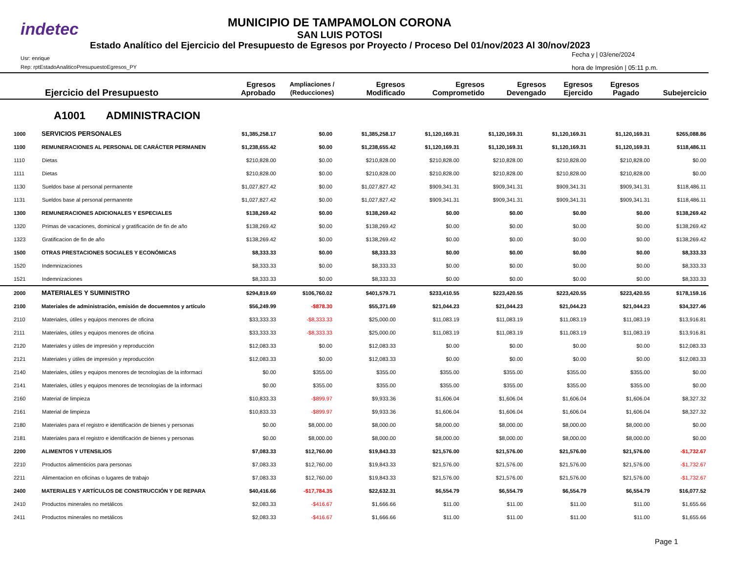indetec
MUNICIPIO DE TAMPAMOLON CORONA
SAN LUIS POTOSI
Estado Analítico del Ejercicio del Presupuesto de Egresos por Proyecto / Proceso Del 01/nov/2023 Al 30/nov/2023
Usr: enrique
Rep: rptEstadoAnaliticoPresupuestoEgresos_PY
Fecha y | 03/ene/2024
hora de Impresión | 05:11 p.m.
| | Ejercicio del Presupuesto | Egresos Aprobado | Ampliaciones / (Reducciones) | Egresos Modificado | Egresos Comprometido | Egresos Devengado | Egresos Ejercido | Egresos Pagado | Subejercicio |
| --- | --- | --- | --- | --- | --- | --- | --- | --- | --- |
A1001 ADMINISTRACION
| 1000 | SERVICIOS PERSONALES | $1,385,258.17 | $0.00 | $1,385,258.17 | $1,120,169.31 | $1,120,169.31 | $1,120,169.31 | $1,120,169.31 | $265,088.86 |
| 1100 | REMUNERACIONES AL PERSONAL DE CARÁCTER PERMANEN | $1,238,655.42 | $0.00 | $1,238,655.42 | $1,120,169.31 | $1,120,169.31 | $1,120,169.31 | $1,120,169.31 | $118,486.11 |
| 1110 | Dietas | $210,828.00 | $0.00 | $210,828.00 | $210,828.00 | $210,828.00 | $210,828.00 | $210,828.00 | $0.00 |
| 1111 | Dietas | $210,828.00 | $0.00 | $210,828.00 | $210,828.00 | $210,828.00 | $210,828.00 | $210,828.00 | $0.00 |
| 1130 | Sueldos base al personal permanente | $1,027,827.42 | $0.00 | $1,027,827.42 | $909,341.31 | $909,341.31 | $909,341.31 | $909,341.31 | $118,486.11 |
| 1131 | Sueldos base al personal permanente | $1,027,827.42 | $0.00 | $1,027,827.42 | $909,341.31 | $909,341.31 | $909,341.31 | $909,341.31 | $118,486.11 |
| 1300 | REMUNERACIONES ADICIONALES Y ESPECIALES | $138,269.42 | $0.00 | $138,269.42 | $0.00 | $0.00 | $0.00 | $0.00 | $138,269.42 |
| 1320 | Primas de vacaciones, dominical y gratificación de fin de año | $138,269.42 | $0.00 | $138,269.42 | $0.00 | $0.00 | $0.00 | $0.00 | $138,269.42 |
| 1323 | Gratificacion de fin de año | $138,269.42 | $0.00 | $138,269.42 | $0.00 | $0.00 | $0.00 | $0.00 | $138,269.42 |
| 1500 | OTRAS PRESTACIONES SOCIALES Y ECONÓMICAS | $8,333.33 | $0.00 | $8,333.33 | $0.00 | $0.00 | $0.00 | $0.00 | $8,333.33 |
| 1520 | Indemnizaciones | $8,333.33 | $0.00 | $8,333.33 | $0.00 | $0.00 | $0.00 | $0.00 | $8,333.33 |
| 1521 | Indemnizaciones | $8,333.33 | $0.00 | $8,333.33 | $0.00 | $0.00 | $0.00 | $0.00 | $8,333.33 |
| 2000 | MATERIALES Y SUMINISTRO | $294,819.69 | $106,760.02 | $401,579.71 | $233,410.55 | $223,420.55 | $223,420.55 | $223,420.55 | $178,159.16 |
| 2100 | Materiales de administración, emisión de docuemntos y artículo | $56,249.99 | -$878.30 | $55,371.69 | $21,044.23 | $21,044.23 | $21,044.23 | $21,044.23 | $34,327.46 |
| 2110 | Materiales, útiles y equipos menores de oficina | $33,333.33 | -$8,333.33 | $25,000.00 | $11,083.19 | $11,083.19 | $11,083.19 | $11,083.19 | $13,916.81 |
| 2111 | Materiales, útiles y equipos menores de oficina | $33,333.33 | -$8,333.33 | $25,000.00 | $11,083.19 | $11,083.19 | $11,083.19 | $11,083.19 | $13,916.81 |
| 2120 | Materiales y útiles de impresión y reproducción | $12,083.33 | $0.00 | $12,083.33 | $0.00 | $0.00 | $0.00 | $0.00 | $12,083.33 |
| 2121 | Materiales y útiles de impresión y reproducción | $12,083.33 | $0.00 | $12,083.33 | $0.00 | $0.00 | $0.00 | $0.00 | $12,083.33 |
| 2140 | Materiales, útiles y equipos menores de tecnologías de la informaci | $0.00 | $355.00 | $355.00 | $355.00 | $355.00 | $355.00 | $355.00 | $0.00 |
| 2141 | Materiales, útiles y equipos menores de tecnologías de la informaci | $0.00 | $355.00 | $355.00 | $355.00 | $355.00 | $355.00 | $355.00 | $0.00 |
| 2160 | Material de limpieza | $10,833.33 | -$899.97 | $9,933.36 | $1,606.04 | $1,606.04 | $1,606.04 | $1,606.04 | $8,327.32 |
| 2161 | Material de limpieza | $10,833.33 | -$899.97 | $9,933.36 | $1,606.04 | $1,606.04 | $1,606.04 | $1,606.04 | $8,327.32 |
| 2180 | Materiales para el registro e identificación de bienes y personas | $0.00 | $8,000.00 | $8,000.00 | $8,000.00 | $8,000.00 | $8,000.00 | $8,000.00 | $0.00 |
| 2181 | Materiales para el registro e identificación de bienes y personas | $0.00 | $8,000.00 | $8,000.00 | $8,000.00 | $8,000.00 | $8,000.00 | $8,000.00 | $0.00 |
| 2200 | ALIMENTOS Y UTENSILIOS | $7,083.33 | $12,760.00 | $19,843.33 | $21,576.00 | $21,576.00 | $21,576.00 | $21,576.00 | -$1,732.67 |
| 2210 | Productos alimenticios para personas | $7,083.33 | $12,760.00 | $19,843.33 | $21,576.00 | $21,576.00 | $21,576.00 | $21,576.00 | -$1,732.67 |
| 2211 | Alimentacion en oficinas o lugares de trabajo | $7,083.33 | $12,760.00 | $19,843.33 | $21,576.00 | $21,576.00 | $21,576.00 | $21,576.00 | -$1,732.67 |
| 2400 | MATERIALES Y ARTÍCULOS DE CONSTRUCCIÓN Y DE REPARA | $40,416.66 | -$17,784.35 | $22,632.31 | $6,554.79 | $6,554.79 | $6,554.79 | $6,554.79 | $16,077.52 |
| 2410 | Productos minerales no metálicos | $2,083.33 | -$416.67 | $1,666.66 | $11.00 | $11.00 | $11.00 | $11.00 | $1,655.66 |
| 2411 | Productos minerales no metálicos | $2,083.33 | -$416.67 | $1,666.66 | $11.00 | $11.00 | $11.00 | $11.00 | $1,655.66 |
Page 1